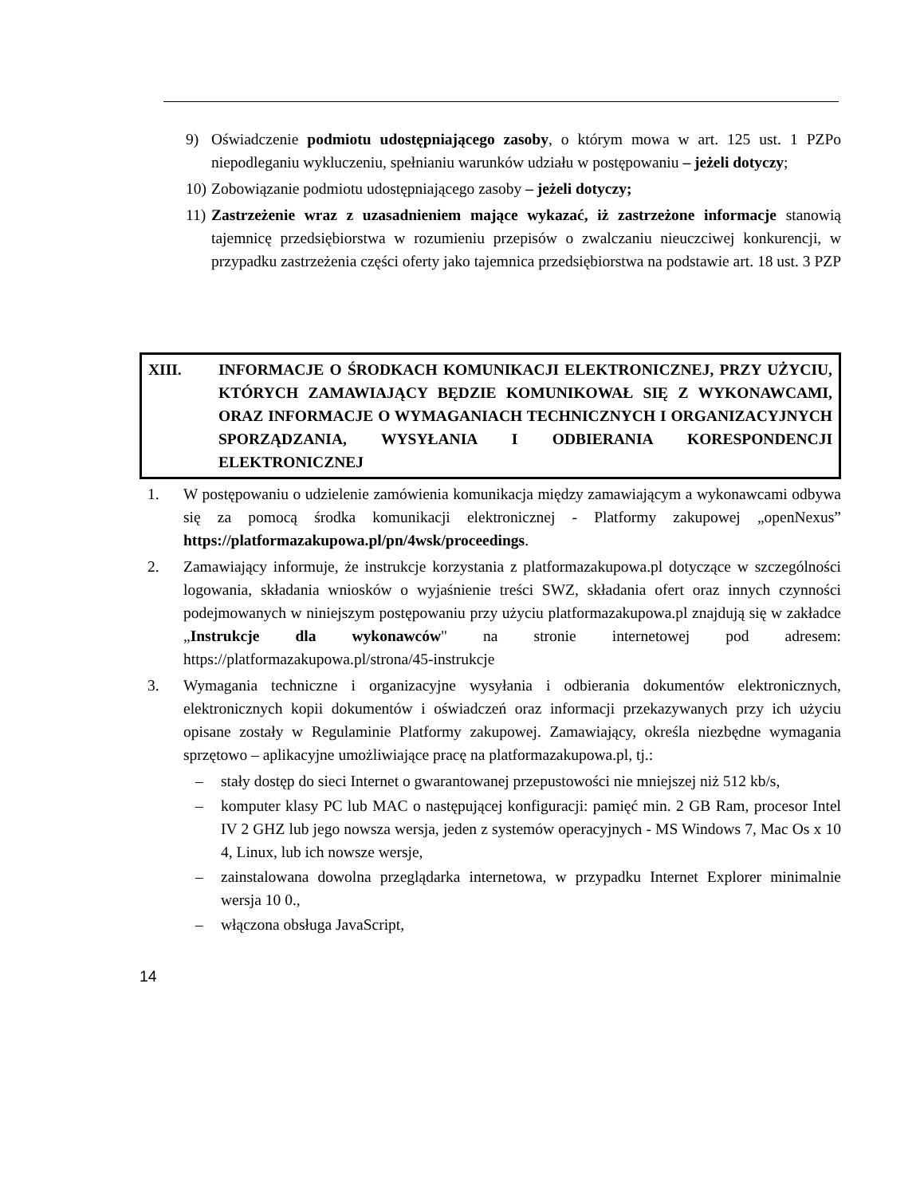9) Oświadczenie podmiotu udostępniającego zasoby, o którym mowa w art. 125 ust. 1 PZPo niepodleganiu wykluczeniu, spełnianiu warunków udziału w postępowaniu – jeżeli dotyczy;
10) Zobowiązanie podmiotu udostępniającego zasoby – jeżeli dotyczy;
11) Zastrzeżenie wraz z uzasadnieniem mające wykazać, iż zastrzeżone informacje stanowią tajemnicę przedsiębiorstwa w rozumieniu przepisów o zwalczaniu nieuczciwej konkurencji, w przypadku zastrzeżenia części oferty jako tajemnica przedsiębiorstwa na podstawie art. 18 ust. 3 PZP
XIII. INFORMACJE O ŚRODKACH KOMUNIKACJI ELEKTRONICZNEJ, PRZY UŻYCIU, KTÓRYCH ZAMAWIAJĄCY BĘDZIE KOMUNIKOWAŁ SIĘ Z WYKONAWCAMI, ORAZ INFORMACJE O WYMAGANIACH TECHNICZNYCH I ORGANIZACYJNYCH SPORZĄDZANIA, WYSYŁANIA I ODBIERANIA KORESPONDENCJI ELEKTRONICZNEJ
1. W postępowaniu o udzielenie zamówienia komunikacja między zamawiającym a wykonawcami odbywa się za pomocą środka komunikacji elektronicznej - Platformy zakupowej „openNexus” https://platformazakupowa.pl/pn/4wsk/proceedings.
2. Zamawiający informuje, że instrukcje korzystania z platformazakupowa.pl dotyczące w szczególności logowania, składania wniosków o wyjaśnienie treści SWZ, składania ofert oraz innych czynności podejmowanych w niniejszym postępowaniu przy użyciu platformazakupowa.pl znajdują się w zakładce „Instrukcje dla wykonawców" na stronie internetowej pod adresem: https://platformazakupowa.pl/strona/45-instrukcje
3. Wymagania techniczne i organizacyjne wysyłania i odbierania dokumentów elektronicznych, elektronicznych kopii dokumentów i oświadczeń oraz informacji przekazywanych przy ich użyciu opisane zostały w Regulaminie Platformy zakupowej. Zamawiający, określa niezbędne wymagania sprzętowo – aplikacyjne umożliwiające pracę na platformazakupowa.pl, tj.:
– stały dostęp do sieci Internet o gwarantowanej przepustowości nie mniejszej niż 512 kb/s,
– komputer klasy PC lub MAC o następującej konfiguracji: pamięć min. 2 GB Ram, procesor Intel IV 2 GHZ lub jego nowsza wersja, jeden z systemów operacyjnych - MS Windows 7, Mac Os x 10 4, Linux, lub ich nowsze wersje,
– zainstalowana dowolna przeglądarka internetowa, w przypadku Internet Explorer minimalnie wersja 10 0.,
– włączona obsługa JavaScript,
14